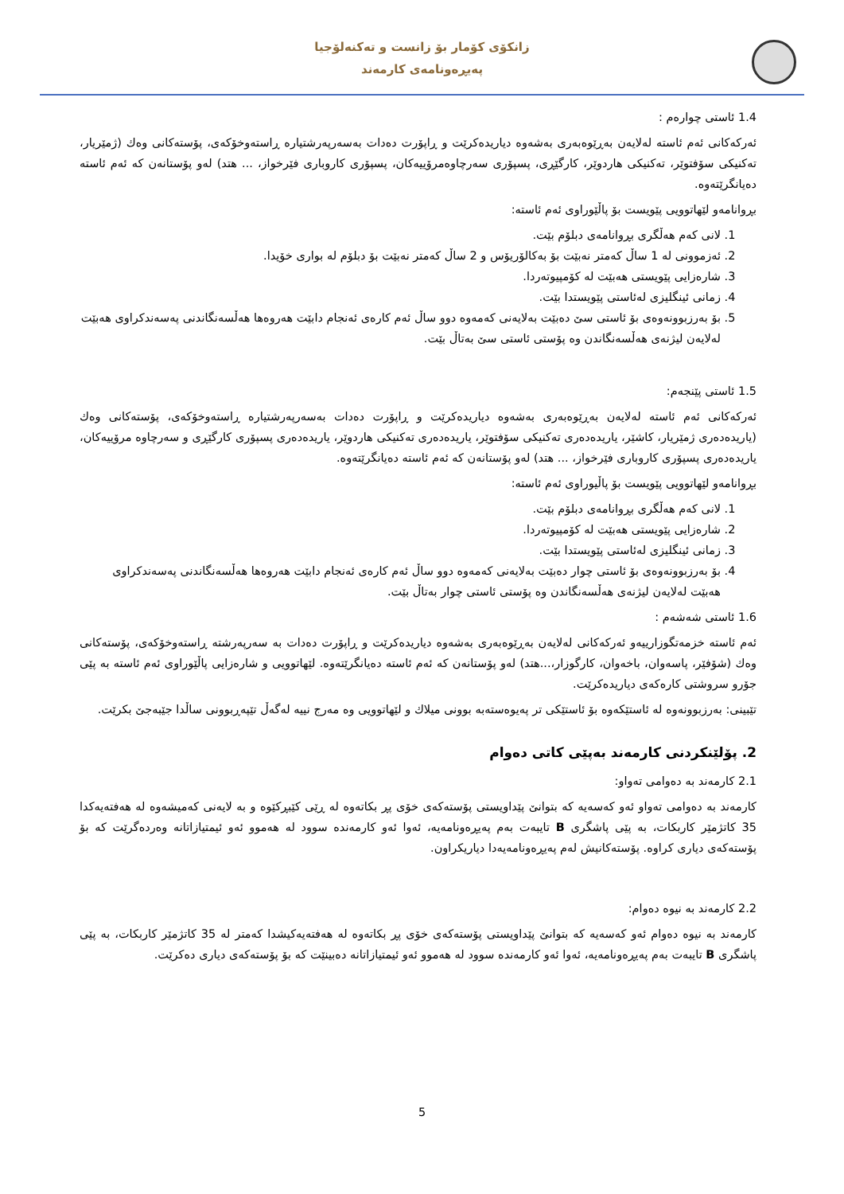زانکۆی کۆمار بۆ زانست و تەکنەلۆجیا
پەیڕەونامەی کارمەند
1.4 ئاستی چوارەم :
ئەرکەکانی ئەم ئاستە لەلایەن بەڕێوەبەری بەشەوە دیاریدەکرێت و ڕاپۆرت دەدات بەسەرپەرشتیارە ڕاستەوخۆکەی، پۆستەکانی وەك (ژمێریار، تەکنیکی سۆفتوێر، تەکنیکی هاردوێر، کارگێڕی، پسپۆری سەرچاوەمرۆییەکان، پسپۆری کاروباری فێرخواز، ... هتد) لەو پۆستانەن کە ئەم ئاستە دەیانگرێتەوە.
بڕوانامەو لێهاتوویی پێویست بۆ پاڵێوراوی ئەم ئاستە:
1. لانی کەم هەڵگری بڕوانامەی دبلۆم بێت.
2. ئەزموونی لە 1 ساڵ کەمتر نەبێت بۆ بەکالۆریۆس و 2 ساڵ کەمتر نەبێت بۆ دبلۆم لە بواری خۆیدا.
3. شارەزایی پێویستی هەبێت لە کۆمپیوتەردا.
4. زمانی ئینگلیزی لەئاستی پێویستدا بێت.
5. بۆ بەرزبوونەوەی بۆ ئاستی سێ دەبێت بەلایەنی کەمەوە دوو ساڵ ئەم کارەی ئەنجام دابێت هەروەها هەڵسەنگاندنی پەسەندکراوی هەبێت لەلایەن لیژنەی هەڵسەنگاندن وە پۆستی ئاستی سێ بەتاڵ بێت.
1.5 ئاستی پێنجەم:
ئەرکەکانی ئەم ئاستە لەلایەن بەڕێوەبەری بەشەوە دیاریدەکرێت و ڕاپۆرت دەدات بەسەرپەرشتیارە ڕاستەوخۆکەی، پۆستەکانی وەك (یاریدەدەری ژمێریار، کاشێر، یاریدەدەری تەکنیکی سۆفتوێر، یاریدەدەری تەکنیکی هاردوێر، یاریدەدەری پسپۆری کارگێڕی و سەرچاوە مرۆییەکان، یاریدەدەری پسپۆری کاروباری فێرخواز، ... هتد) لەو پۆستانەن کە ئەم ئاستە دەیانگرێتەوە.
بڕوانامەو لێهاتوویی پێویست بۆ پاڵیوراوی ئەم ئاستە:
1. لانی کەم هەڵگری بڕوانامەی دبلۆم بێت.
2. شارەزایی پێویستی هەبێت لە کۆمپیوتەردا.
3. زمانی ئینگلیزی لەئاستی پێویستدا بێت.
4. بۆ بەرزبوونەوەی بۆ ئاستی چوار دەبێت بەلایەنی کەمەوە دوو ساڵ ئەم کارەی ئەنجام دابێت هەروەها هەڵسەنگاندنی پەسەندکراوی هەبێت لەلایەن لیژنەی هەڵسەنگاندن وە پۆستی ئاستی چوار بەتاڵ بێت.
1.6 ئاستی شەشەم :
ئەم ئاستە خزمەتگوزارییەو ئەرکەکانی لەلایەن بەڕێوەبەری بەشەوە دیاریدەکرێت و ڕاپۆرت دەدات بە سەرپەرشتە ڕاستەوخۆکەی، پۆستەکانی وەك (شۆفێر، پاسەوان، باخەوان، کارگوزار،...هتد) لەو پۆستانەن کە ئەم ئاستە دەیانگرێتەوە. لێهاتوویی و شارەزایی پاڵێوراوی ئەم ئاستە بە پێی جۆرو سروشتی کارەکەی دیاریدەکرێت.
تێبینی: بەرزبوونەوە لە ئاستێکەوە بۆ ئاستێکی تر پەیوەستەبە بوونی میلاك و لێهاتوویی وە مەرج نییە لەگەڵ تێپەڕبوونی ساڵدا جێبەجێ بکرێت.
2. پۆلێنکردنی کارمەند بەپێی کاتی دەوام
2.1 کارمەند بە دەوامی تەواو:
کارمەند بە دەوامی تەواو ئەو کەسەیە کە بتوانێ پێداویستی پۆستەکەی خۆی پڕ بکاتەوە لە ڕێی کێبڕکێوە و بە لایەنی کەمیشەوە لە هەفتەیەکدا 35 کاتژمێر کاربکات، بە پێی پاشگری B تایبەت بەم پەیڕەونامەیە، ئەوا ئەو کارمەندە سوود لە هەموو ئەو ئیمتیازاتانە وەردەگرێت کە بۆ پۆستەکەی دیاری کراوە. پۆستەکانیش لەم پەیڕەونامەیەدا دیاریکراون.
2.2 کارمەند بە نیوە دەوام:
کارمەند بە نیوە دەوام ئەو کەسەیە کە بتوانێ پێداویستی پۆستەکەی خۆی پڕ بکاتەوە لە هەفتەیەکیشدا کەمتر لە 35 کاتژمێر کاربکات، بە پێی پاشگری B تایبەت بەم پەیڕەونامەیە، ئەوا ئەو کارمەندە سوود لە هەموو ئەو ئیمتیازاتانە دەبینێت کە بۆ پۆستەکەی دیاری دەکرێت.
5